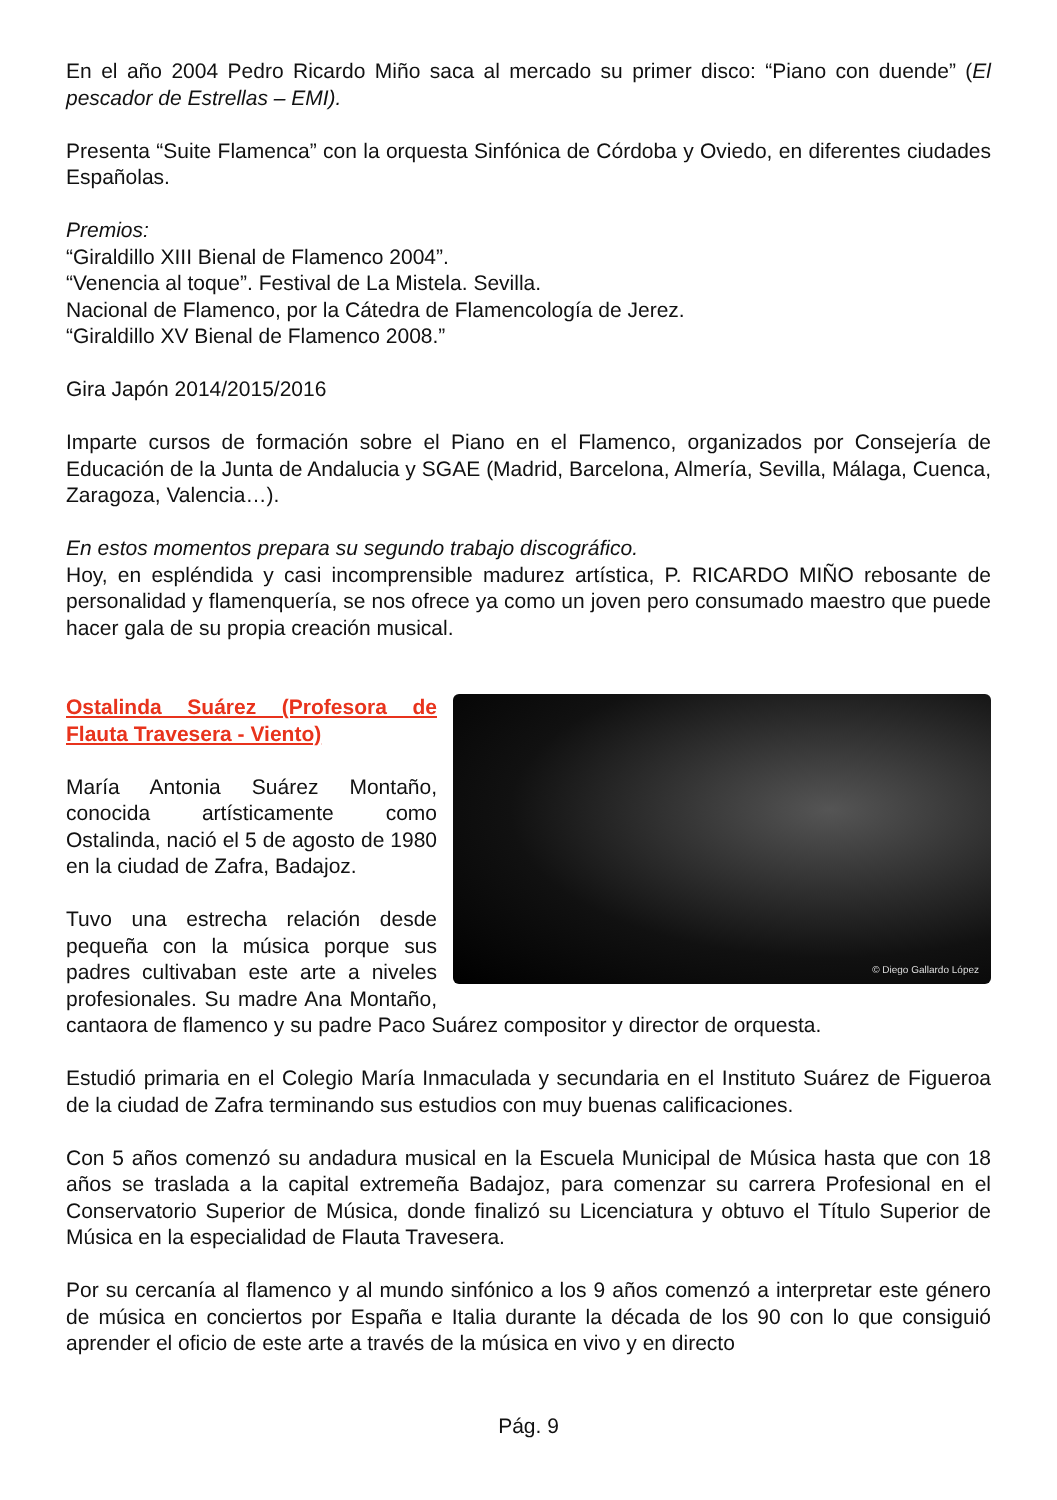En el año 2004 Pedro Ricardo Miño saca al mercado su primer disco: “Piano con duende” (El pescador de Estrellas – EMI).
Presenta “Suite Flamenca” con la orquesta Sinfónica de Córdoba y Oviedo, en diferentes ciudades Españolas.
Premios:
“Giraldillo XIII Bienal de Flamenco 2004”.
“Venencia al toque”. Festival de La Mistela. Sevilla.
Nacional de Flamenco, por la Cátedra de Flamencología de Jerez.
“Giraldillo XV Bienal de Flamenco 2008.”
Gira Japón 2014/2015/2016
Imparte cursos de formación sobre el Piano en el Flamenco, organizados por Consejería de Educación de la Junta de Andalucia y SGAE (Madrid, Barcelona, Almería, Sevilla, Málaga, Cuenca, Zaragoza, Valencia…).
En estos momentos prepara su segundo trabajo discográfico.
Hoy, en espléndida y casi incomprensible madurez artística, P. RICARDO MIÑO rebosante de personalidad y flamenquería, se nos ofrece ya como un joven pero consumado maestro que puede hacer gala de su propia creación musical.
© Diego Gallardo López
Ostalinda Suárez (Profesora de Flauta Travesera - Viento)
María Antonia Suárez Montaño, conocida artísticamente como Ostalinda, nació el 5 de agosto de 1980 en la ciudad de Zafra, Badajoz.
Tuvo una estrecha relación desde pequeña con la música porque sus padres cultivaban este arte a niveles profesionales. Su madre Ana Montaño, cantaora de flamenco y su padre Paco Suárez compositor y director de orquesta.
Estudió primaria en el Colegio María Inmaculada y secundaria en el Instituto Suárez de Figueroa de la ciudad de Zafra terminando sus estudios con muy buenas calificaciones.
Con 5 años comenzó su andadura musical en la Escuela Municipal de Música hasta que con 18 años se traslada a la capital extremeña Badajoz, para comenzar su carrera Profesional en el Conservatorio Superior de Música, donde finalizó su Licenciatura y obtuvo el Título Superior de Música en la especialidad de Flauta Travesera.
Por su cercanía al flamenco y al mundo sinfónico a los 9 años comenzó a interpretar este género de música en conciertos por España e Italia durante la década de los 90 con lo que consiguió aprender el oficio de este arte a través de la música en vivo y en directo
Pág. 9